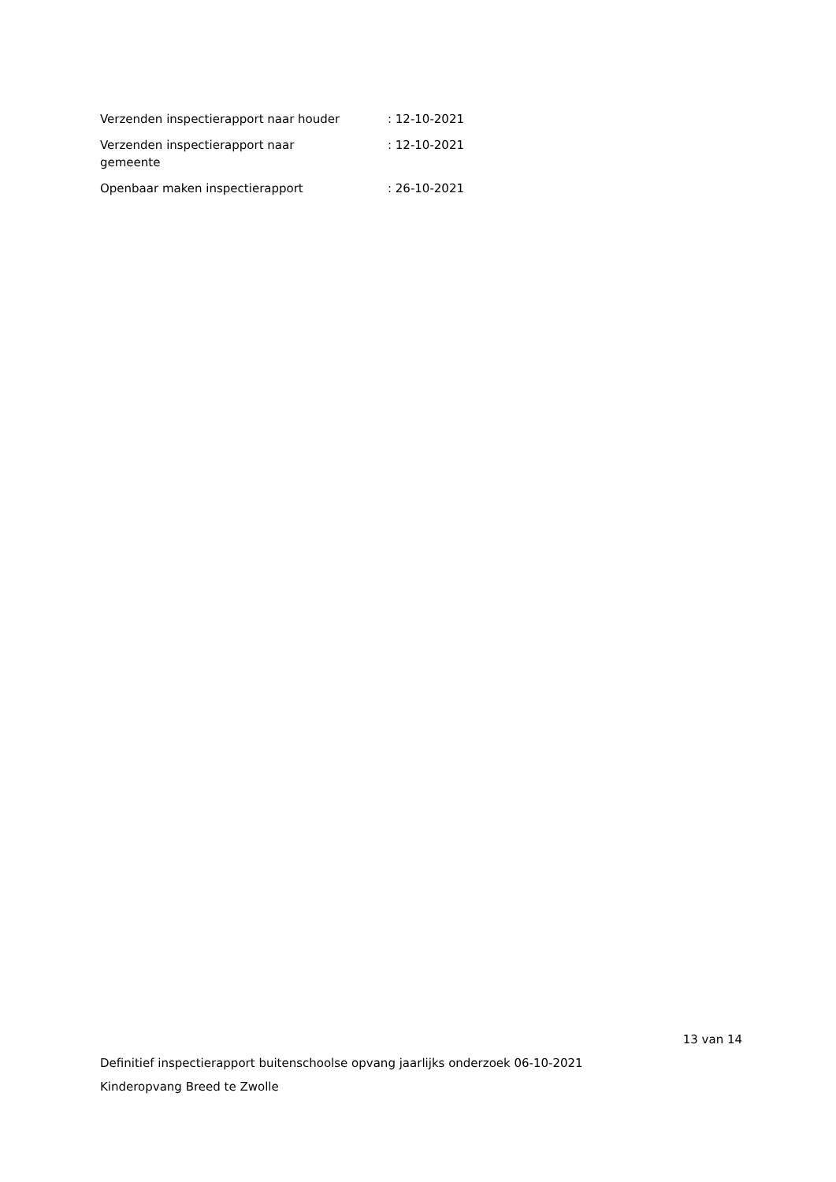| Verzenden inspectierapport naar houder | : 12-10-2021 |
| Verzenden inspectierapport naar gemeente | : 12-10-2021 |
| Openbaar maken inspectierapport | : 26-10-2021 |
13 van 14
Definitief inspectierapport buitenschoolse opvang jaarlijks onderzoek 06-10-2021
Kinderopvang Breed te Zwolle